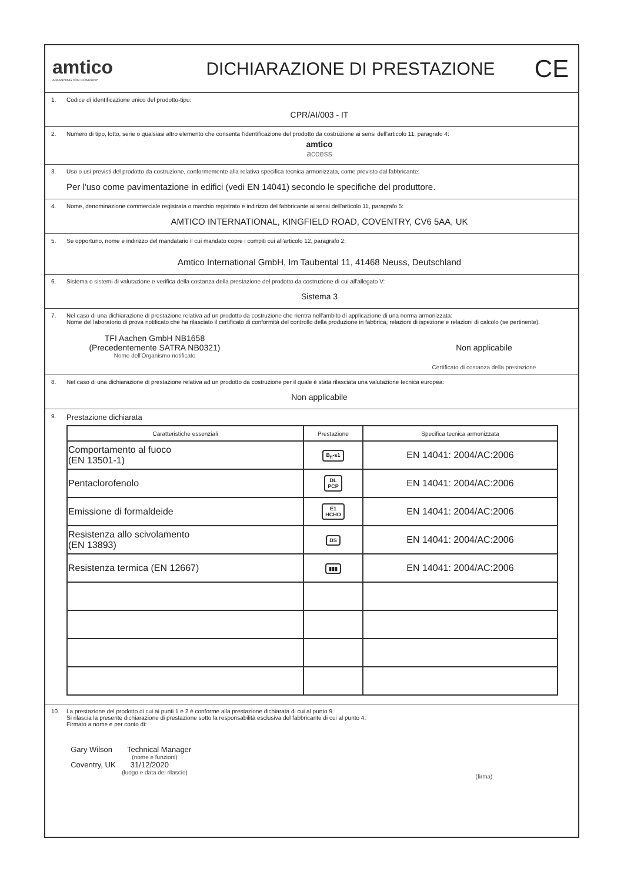amtico
A MANNINGTON COMPANY
DICHIARAZIONE DI PRESTAZIONE
CE
1. Codice di identificazione unico del prodotto-tipo:
CPR/AI/003 - IT
2. Numero di tipo, lotto, serie o qualsiasi altro elemento che consenta l'identificazione del prodotto da costruzione ai sensi dell'articolo 11, paragrafo 4:
amtico
access
3. Uso o usi previsti del prodotto da costruzione, conformemente alla relativa specifica tecnica armonizzata, come previsto dal fabbricante:
Per l'uso come pavimentazione in edifici (vedi EN 14041) secondo le specifiche del produttore.
4. Nome, denominazione commerciale registrata o marchio registrato e indirizzo del fabbricante ai sensi dell'articolo 11, paragrafo 5:
AMTICO INTERNATIONAL, KINGFIELD ROAD, COVENTRY, CV6 5AA, UK
5. Se opportuno, nome e indirizzo del mandatario il cui mandato copre i compiti cui all'articolo 12, paragrafo 2:
Amtico International GmbH, Im Taubental 11, 41468 Neuss, Deutschland
6. Sistema o sistemi di valutazione e verifica della costanza della prestazione del prodotto da costruzione di cui all'allegato V:
Sistema 3
7. Nel caso di una dichiarazione di prestazione relativa ad un prodotto da costruzione che rientra nell'ambito di applicazione di una norma armonizzata:
Nome del laboratorio di prova notificato che ha rilasciato il certificato di conformità del controllo della produzione in fabbrica, relazioni di ispezione e relazioni di calcolo (se pertinente).
TFI Aachen GmbH NB1658
(Precedentemente SATRA NB0321)
Nome dell'Organismo notificato
Non applicabile
Certificato di costanza della prestazione
8. Nel caso di una dichiarazione di prestazione relativa ad un prodotto da costruzione per il quale è stata rilasciata una valutazione tecnica europea:
Non applicabile
9. Prestazione dichiarata
| Caratteristiche essenziali | Prestazione | Specifica tecnica armonizzata |
| --- | --- | --- |
| Comportamento al fuoco (EN 13501-1) | B<sub>fl</sub>-s1 | EN 14041: 2004/AC:2006 |
| Pentaclorofenolo | DL PCP | EN 14041: 2004/AC:2006 |
| Emissione di formaldeide | E1 HCHO | EN 14041: 2004/AC:2006 |
| Resistenza allo scivolamento (EN 13893) | DS | EN 14041: 2004/AC:2006 |
| Resistenza termica (EN 12667) | ▮▮▮ | EN 14041: 2004/AC:2006 |
10. La prestazione del prodotto di cui ai punti 1 e 2 è conforme alla prestazione dichiarata di cui al punto 9.
Si rilascia la presente dichiarazione di prestazione sotto la responsabilità esclusiva del fabbricante di cui al punto 4.
Firmato a nome e per conto di:
Gary Wilson Technical Manager
(nome e funzioni)
Coventry, UK 31/12/2020
(luogo e data del rilascio)
(firma)